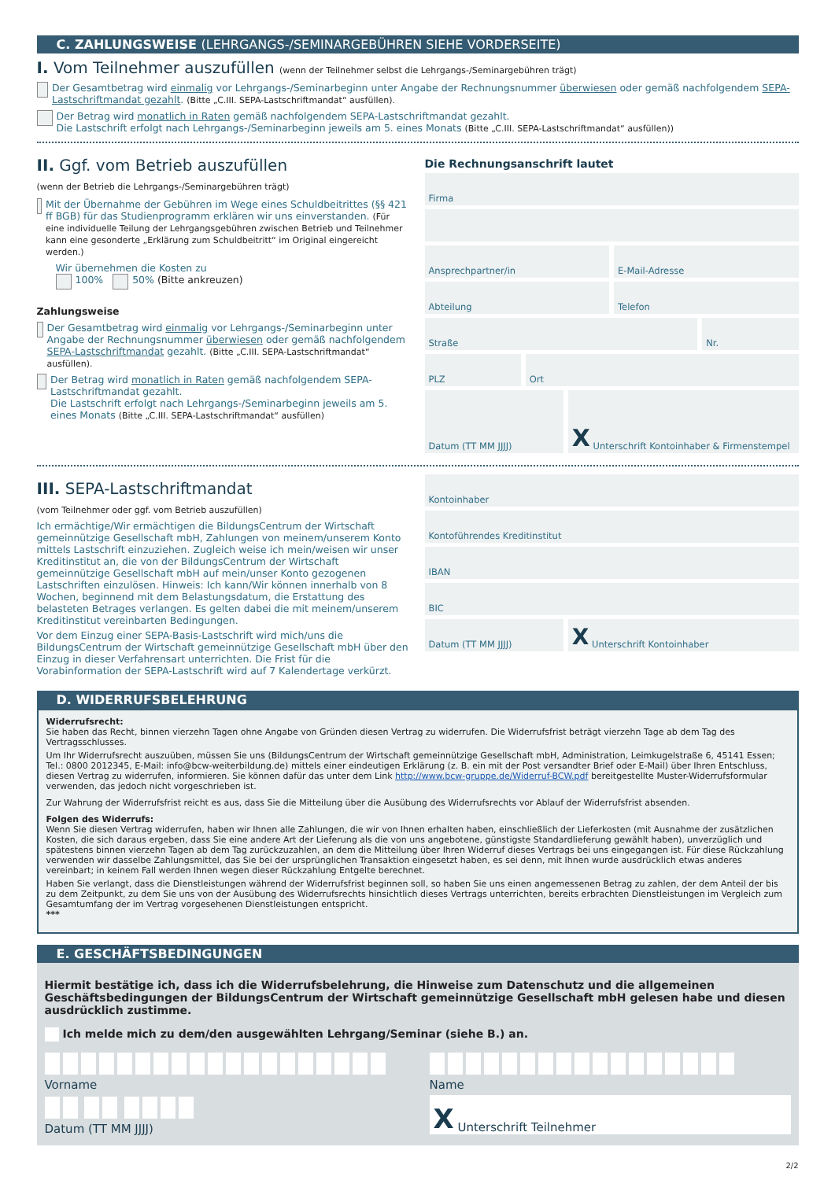C. ZAHLUNGSWEISE (LEHRGANGS-/SEMINARGEBÜHREN SIEHE VORDERSEITE)
I. Vom Teilnehmer auszufüllen (wenn der Teilnehmer selbst die Lehrgangs-/Seminargebühren trägt)
Der Gesamtbetrag wird einmalig vor Lehrgangs-/Seminarbeginn unter Angabe der Rechnungsnummer überwiesen oder gemäß nachfolgendem SEPA-Lastschriftmandat gezahlt. (Bitte „C.III. SEPA-Lastschriftmandat“ ausfüllen).
Der Betrag wird monatlich in Raten gemäß nachfolgendem SEPA-Lastschriftmandat gezahlt.
Die Lastschrift erfolgt nach Lehrgangs-/Seminarbeginn jeweils am 5. eines Monats (Bitte „C.III. SEPA-Lastschriftmandat“ ausfüllen))
II. Ggf. vom Betrieb auszufüllen
(wenn der Betrieb die Lehrgangs-/Seminargebühren trägt)
Mit der Übernahme der Gebühren im Wege eines Schuldbeitrittes (§§ 421 ff BGB) für das Studienprogramm erklären wir uns einverstanden. (Für eine individuelle Teilung der Lehrgangsgebühren zwischen Betrieb und Teilnehmer kann eine gesonderte „Erklärung zum Schuldbeitritt“ im Original eingereicht werden.)
Wir übernehmen die Kosten zu
100% 50% (Bitte ankreuzen)
Zahlungsweise
Der Gesamtbetrag wird einmalig vor Lehrgangs-/Seminarbeginn unter Angabe der Rechnungsnummer überwiesen oder gemäß nachfolgendem SEPA-Lastschriftmandat gezahlt. (Bitte „C.III. SEPA-Lastschriftmandat“ ausfüllen).
Der Betrag wird monatlich in Raten gemäß nachfolgendem SEPA-Lastschriftmandat gezahlt.
Die Lastschrift erfolgt nach Lehrgangs-/Seminarbeginn jeweils am 5. eines Monats (Bitte „C.III. SEPA-Lastschriftmandat“ ausfüllen)
Die Rechnungsanschrift lautet
Firma
Ansprechpartner/in E-Mail-Adresse
Abteilung Telefon
Straße Nr.
PLZ Ort
Datum (TT MM JJJJ)
X Unterschrift Kontoinhaber & Firmenstempel
III. SEPA-Lastschriftmandat
(vom Teilnehmer oder ggf. vom Betrieb auszufüllen)
Ich ermächtige/Wir ermächtigen die BildungsCentrum der Wirtschaft gemeinnützige Gesellschaft mbH, Zahlungen von meinem/unserem Konto mittels Lastschrift einzuziehen. Zugleich weise ich mein/weisen wir unser Kreditinstitut an, die von der BildungsCentrum der Wirtschaft gemeinnützige Gesellschaft mbH auf mein/unser Konto gezogenen Lastschriften einzulösen. Hinweis: Ich kann/Wir können innerhalb von 8 Wochen, beginnend mit dem Belastungsdatum, die Erstattung des belasteten Betrages verlangen. Es gelten dabei die mit meinem/unserem Kreditinstitut vereinbarten Bedingungen.
Vor dem Einzug einer SEPA-Basis-Lastschrift wird mich/uns die BildungsCentrum der Wirtschaft gemeinnützige Gesellschaft mbH über den Einzug in dieser Verfahrensart unterrichten. Die Frist für die Vorabinformation der SEPA-Lastschrift wird auf 7 Kalendertage verkürzt.
Kontoinhaber
Kontoführendes Kreditinstitut
IBAN
BIC
Datum (TT MM JJJJ)
X Unterschrift Kontoinhaber
D. WIDERRUFSBELEHRUNG
Widerrufsrecht:
Sie haben das Recht, binnen vierzehn Tagen ohne Angabe von Gründen diesen Vertrag zu widerrufen. Die Widerrufsfrist beträgt vierzehn Tage ab dem Tag des Vertragsschlusses.
Um Ihr Widerrufsrecht auszuüben, müssen Sie uns (BildungsCentrum der Wirtschaft gemeinnützige Gesellschaft mbH, Administration, Leimkugelstraße 6, 45141 Essen; Tel.: 0800 2012345, E-Mail: info@bcw-weiterbildung.de) mittels einer eindeutigen Erklärung (z. B. ein mit der Post versandter Brief oder E-Mail) über Ihren Entschluss, diesen Vertrag zu widerrufen, informieren. Sie können dafür das unter dem Link http://www.bcw-gruppe.de/Widerruf-BCW.pdf bereitgestellte Muster-Widerrufsformular verwenden, das jedoch nicht vorgeschrieben ist.
Zur Wahrung der Widerrufsfrist reicht es aus, dass Sie die Mitteilung über die Ausübung des Widerrufsrechts vor Ablauf der Widerrufsfrist absenden.
Folgen des Widerrufs:
Wenn Sie diesen Vertrag widerrufen, haben wir Ihnen alle Zahlungen, die wir von Ihnen erhalten haben, einschließlich der Lieferkosten (mit Ausnahme der zusätzlichen Kosten, die sich daraus ergeben, dass Sie eine andere Art der Lieferung als die von uns angebotene, günstigste Standardlieferung gewählt haben), unverzüglich und spätestens binnen vierzehn Tagen ab dem Tag zurückzuzahlen, an dem die Mitteilung über Ihren Widerruf dieses Vertrags bei uns eingegangen ist. Für diese Rückzahlung verwenden wir dasselbe Zahlungsmittel, das Sie bei der ursprünglichen Transaktion eingesetzt haben, es sei denn, mit Ihnen wurde ausdrücklich etwas anderes vereinbart; in keinem Fall werden Ihnen wegen dieser Rückzahlung Entgelte berechnet.
Haben Sie verlangt, dass die Dienstleistungen während der Widerrufsfrist beginnen soll, so haben Sie uns einen angemessenen Betrag zu zahlen, der dem Anteil der bis zu dem Zeitpunkt, zu dem Sie uns von der Ausübung des Widerrufsrechts hinsichtlich dieses Vertrags unterrichten, bereits erbrachten Dienstleistungen im Vergleich zum Gesamtumfang der im Vertrag vorgesehenen Dienstleistungen entspricht.
***
E. GESCHÄFTSBEDINGUNGEN
Hiermit bestätige ich, dass ich die Widerrufsbelehrung, die Hinweise zum Datenschutz und die allgemeinen Geschäftsbedingungen der BildungsCentrum der Wirtschaft gemeinnützige Gesellschaft mbH gelesen habe und diesen ausdrücklich zustimme.
Ich melde mich zu dem/den ausgewählten Lehrgang/Seminar (siehe B.) an.
Vorname
Datum (TT MM JJJJ)
Name
X Unterschrift Teilnehmer
2/2